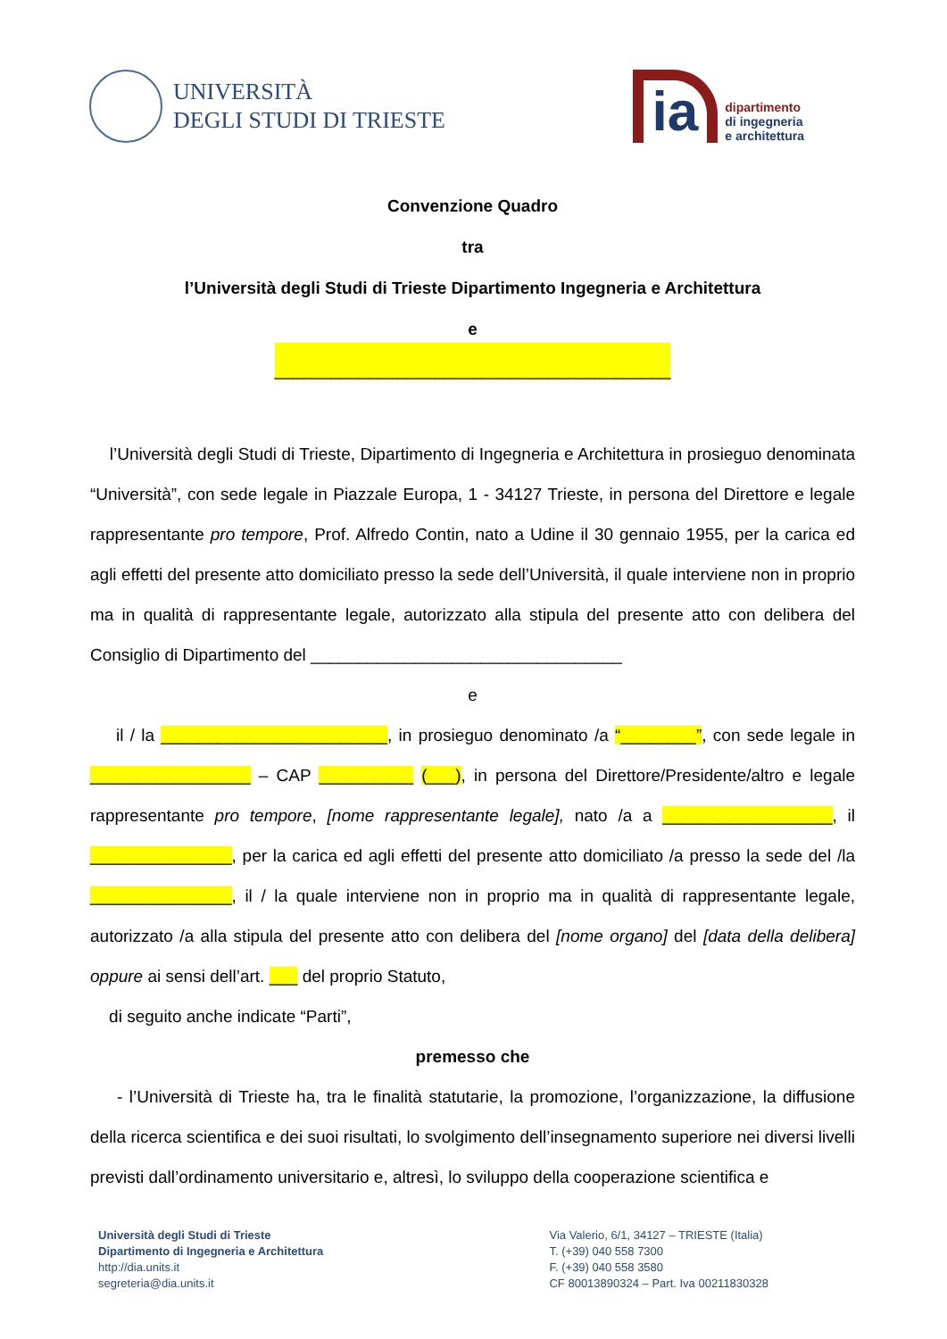UNIVERSITÀ
DEGLI STUDI DI TRIESTE
ia
dipartimento
di ingegneria
e architettura
Convenzione Quadro
tra
l’Università degli Studi di Trieste Dipartimento Ingegneria e Architettura
e
__________________________________________
l’Università degli Studi di Trieste, Dipartimento di Ingegneria e Architettura in prosieguo denominata “Università”, con sede legale in Piazzale Europa, 1 - 34127 Trieste, in persona del Direttore e legale rappresentante pro tempore, Prof. Alfredo Contin, nato a Udine il 30 gennaio 1955, per la carica ed agli effetti del presente atto domiciliato presso la sede dell’Università, il quale interviene non in proprio ma in qualità di rappresentante legale, autorizzato alla stipula del presente atto con delibera del Consiglio di Dipartimento del _________________________________
e
il / la ________________________, in prosieguo denominato /a “________”, con sede legale in _________________ – CAP __________ (___), in persona del Direttore/Presidente/altro e legale rappresentante pro tempore, [nome rappresentante legale], nato /a a __________________, il _______________, per la carica ed agli effetti del presente atto domiciliato /a presso la sede del /la _______________, il / la quale interviene non in proprio ma in qualità di rappresentante legale, autorizzato /a alla stipula del presente atto con delibera del [nome organo] del [data della delibera] oppure ai sensi dell’art. ___ del proprio Statuto,
di seguito anche indicate “Parti”,
premesso che
- l’Università di Trieste ha, tra le finalità statutarie, la promozione, l’organizzazione, la diffusione della ricerca scientifica e dei suoi risultati, lo svolgimento dell’insegnamento superiore nei diversi livelli previsti dall’ordinamento universitario e, altresì, lo sviluppo della cooperazione scientifica e
Università degli Studi di Trieste
Dipartimento di Ingegneria e Architettura
http://dia.units.it
segreteria@dia.units.it
Via Valerio, 6/1, 34127 – TRIESTE (Italia)
T. (+39) 040 558 7300
F. (+39) 040 558 3580
CF 80013890324 – Part. Iva 00211830328